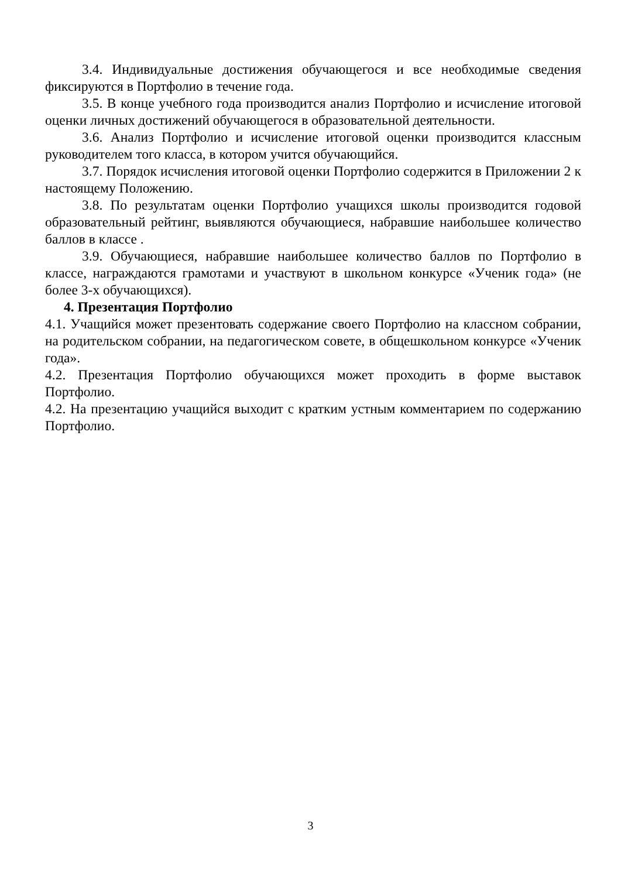3.4. Индивидуальные достижения обучающегося и все необходимые сведения фиксируются в Портфолио в течение года.
3.5. В конце учебного года производится анализ Портфолио и исчисление итоговой оценки личных достижений обучающегося в образовательной деятельности.
3.6. Анализ Портфолио и исчисление итоговой оценки производится классным руководителем того класса, в котором учится обучающийся.
3.7. Порядок исчисления итоговой оценки Портфолио содержится в Приложении 2 к настоящему Положению.
3.8. По результатам оценки Портфолио учащихся школы производится годовой образовательный рейтинг, выявляются обучающиеся, набравшие наибольшее количество баллов в классе .
3.9. Обучающиеся, набравшие наибольшее количество баллов по Портфолио в классе, награждаются грамотами и участвуют в школьном конкурсе «Ученик года» (не более 3-х обучающихся).
4. Презентация Портфолио
4.1. Учащийся может презентовать содержание своего Портфолио на классном собрании, на родительском собрании, на педагогическом совете, в общешкольном конкурсе «Ученик года».
4.2. Презентация Портфолио обучающихся может проходить в форме выставок Портфолио.
4.2. На презентацию учащийся выходит с кратким устным комментарием по содержанию Портфолио.
3